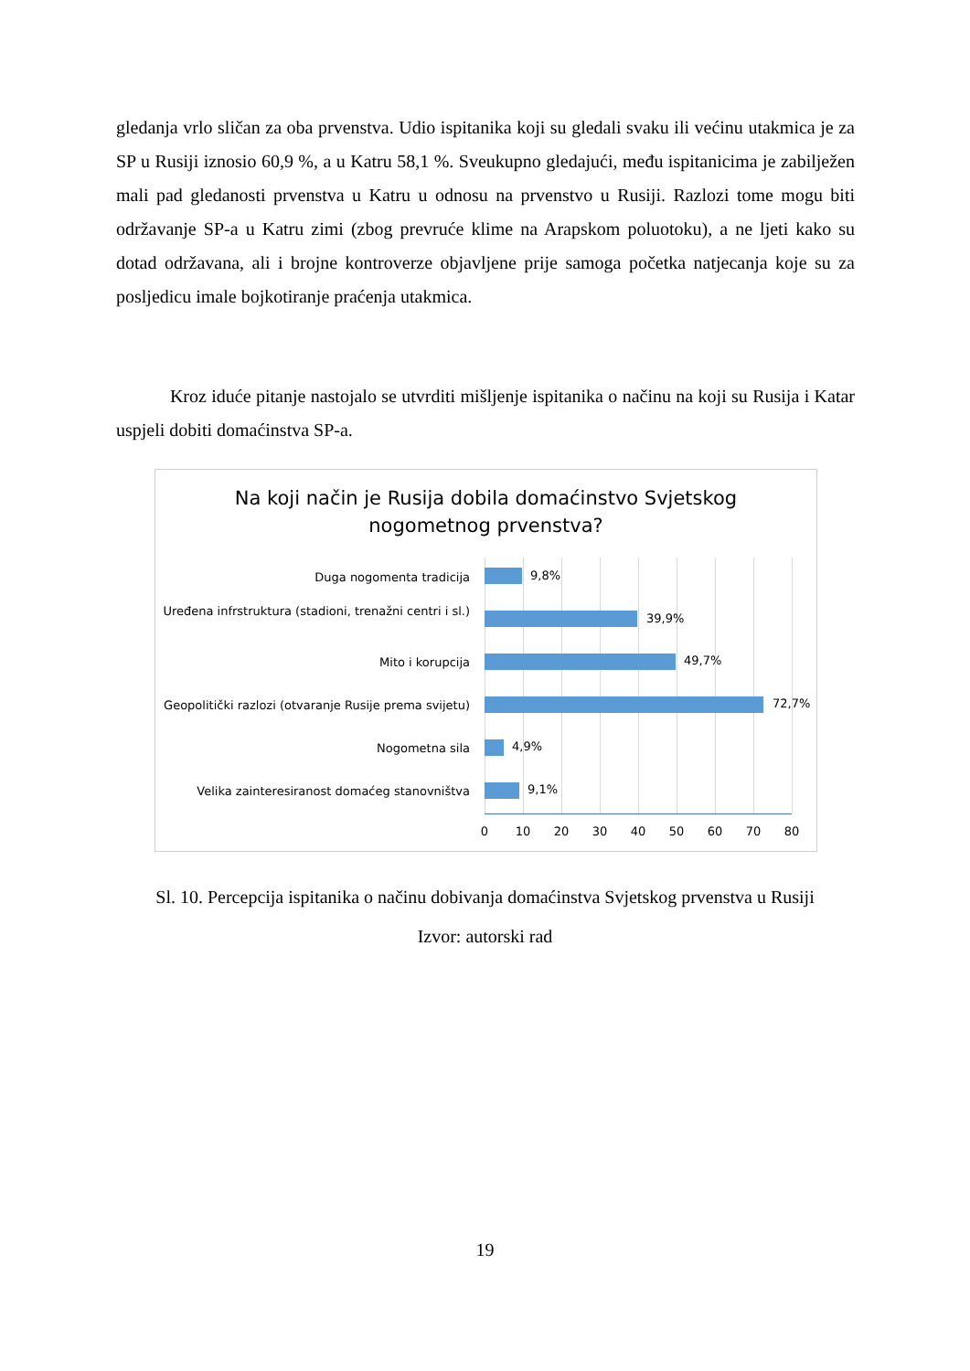gledanja vrlo sličan za oba prvenstva. Udio ispitanika koji su gledali svaku ili većinu utakmica je za SP u Rusiji iznosio 60,9 %, a u Katru 58,1 %. Sveukupno gledajući, među ispitanicima je zabilježen mali pad gledanosti prvenstva u Katru u odnosu na prvenstvo u Rusiji. Razlozi tome mogu biti održavanje SP-a u Katru zimi (zbog prevruće klime na Arapskom poluotoku), a ne ljeti kako su dotad održavana, ali i brojne kontroverze objavljene prije samoga početka natjecanja koje su za posljedicu imale bojkotiranje praćenja utakmica.
Kroz iduće pitanje nastojalo se utvrditi mišljenje ispitanika o načinu na koji su Rusija i Katar uspjeli dobiti domaćinstva SP-a.
Na koji način je Rusija dobila domaćinstvo Svjetskog
nogometnog prvenstva?
Duga nogomenta tradicija 9,8%
Uređena infrstruktura (stadioni, trenažni centri i sl.)
39,9%
Mito i korupcija 49,7%
Geopolitički razlozi (otvaranje Rusije prema svijetu)
72,7%
Nogometna sila 4,9%
Velika zainteresiranost domaćeg stanovništva
9,1%
0 10 20 30 40 50 60 70 80
Sl. 10. Percepcija ispitanika o načinu dobivanja domaćinstva Svjetskog prvenstva u Rusiji
Izvor: autorski rad
19